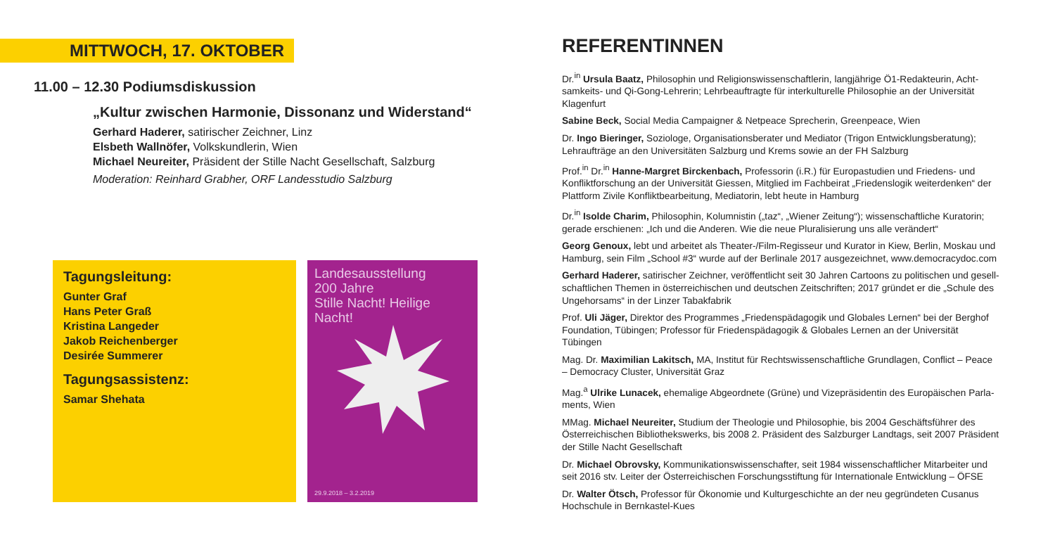MITTWOCH, 17. OKTOBER
11.00 – 12.30 Podiumsdiskussion
„Kultur zwischen Harmonie, Dissonanz und Widerstand“
Gerhard Haderer, satirischer Zeichner, Linz
Elsbeth Wallnöfer, Volkskundlerin, Wien
Michael Neureiter, Präsident der Stille Nacht Gesellschaft, Salzburg
Moderation: Reinhard Grabher, ORF Landesstudio Salzburg
Tagungsleitung:
Gunter Graf
Hans Peter Graß
Kristina Langeder
Jakob Reichenberger
Desirée Summerer
Tagungsassistenz:
Samar Shehata
Landesausstellung
200 Jahre
Stille Nacht! Heilige Nacht!
29.9.2018 – 3.2.2019
REFERENTINNEN
Dr.<sup>in</sup> Ursula Baatz, Philosophin und Religionswissenschaftlerin, langjährige Ö1-Redakteurin, Acht­samkeits- und Qi-Gong-Lehrerin; Lehrbeauftragte für interkulturelle Philosophie an der Universität Klagenfurt
Sabine Beck, Social Media Campaigner & Netpeace Sprecherin, Greenpeace, Wien
Dr. Ingo Bieringer, Soziologe, Organisationsberater und Mediator (Trigon Entwicklungsberatung); Lehraufträge an den Universitäten Salzburg und Krems sowie an der FH Salzburg
Prof.<sup>in</sup> Dr.<sup>in</sup> Hanne-Margret Birckenbach, Professorin (i.R.) für Europastudien und Friedens- und Konfliktforschung an der Universität Giessen, Mitglied im Fachbeirat „Friedenslogik weiterdenken“ der Plattform Zivile Konfliktbearbeitung, Mediatorin, lebt heute in Hamburg
Dr.<sup>in</sup> Isolde Charim, Philosophin, Kolumnistin („taz“, „Wiener Zeitung“); wissenschaftliche Kuratorin; gerade erschienen: „Ich und die Anderen. Wie die neue Pluralisierung uns alle verändert“
Georg Genoux, lebt und arbeitet als Theater-/Film-Regisseur und Kurator in Kiew, Berlin, Moskau und Hamburg, sein Film „School #3“ wurde auf der Berlinale 2017 ausgezeichnet, www.democracydoc.com
Gerhard Haderer, satirischer Zeichner, veröffentlicht seit 30 Jahren Cartoons zu politischen und gesell­schaftlichen Themen in österreichischen und deutschen Zeitschriften; 2017 gründet er die „Schule des Ungehorsams“ in der Linzer Tabakfabrik
Prof. Uli Jäger, Direktor des Programmes „Friedenspädagogik und Globales Lernen“ bei der Berghof Foundation, Tübingen; Professor für Friedenspädagogik & Globales Lernen an der Universität Tübingen
Mag. Dr. Maximilian Lakitsch, MA, Institut für Rechtswissenschaftliche Grundlagen, Conflict – Peace – Democracy Cluster, Universität Graz
Mag.<sup>a</sup> Ulrike Lunacek, ehemalige Abgeordnete (Grüne) und Vizepräsidentin des Europäischen Parla­ments, Wien
MMag. Michael Neureiter, Studium der Theologie und Philosophie, bis 2004 Geschäftsführer des Österreichischen Bibliothekswerks, bis 2008 2. Präsident des Salzburger Landtags, seit 2007 Präsident der Stille Nacht Gesellschaft
Dr. Michael Obrovsky, Kommunikationswissenschafter, seit 1984 wissenschaftlicher Mitarbeiter und seit 2016 stv. Leiter der Österreichischen Forschungsstiftung für Internationale Entwicklung – ÖFSE
Dr. Walter Ötsch, Professor für Ökonomie und Kulturgeschichte an der neu gegründeten Cusanus Hochschule in Bernkastel-Kues